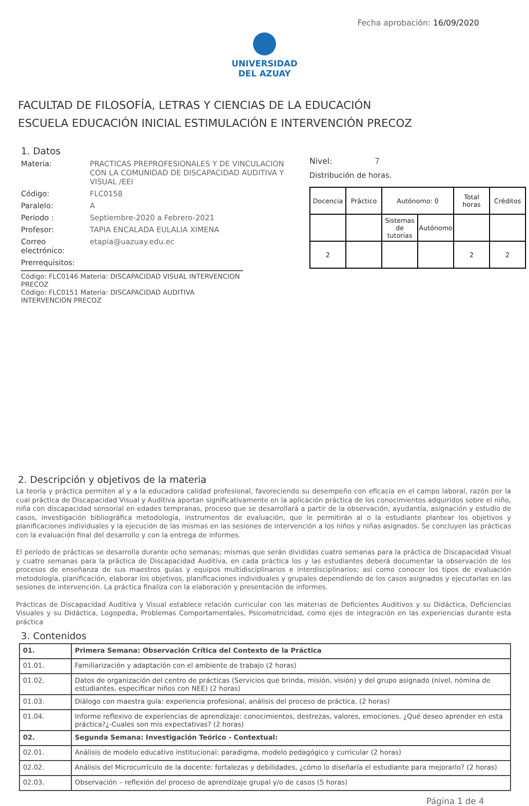Fecha aprobación: 16/09/2020
UNIVERSIDAD
DEL AZUAY
FACULTAD DE FILOSOFÍA, LETRAS Y CIENCIAS DE LA EDUCACIÓN
ESCUELA EDUCACIÓN INICIAL ESTIMULACIÓN E INTERVENCIÓN PRECOZ
1. Datos
Materia: PRACTICAS PREPROFESIONALES Y DE VINCULACION CON LA COMUNIDAD DE DISCAPACIDAD AUDITIVA Y VISUAL /EEI
Código: FLC0158
Paralelo: A
Periodo : Septiembre-2020 a Febrero-2021
Profesor: TAPIA ENCALADA EULALIA XIMENA
Correo electrónico:
etapia@uazuay.edu.ec
Prerrequisitos:
Código: FLC0146 Materia: DISCAPACIDAD VISUAL INTERVENCION PRECOZ
Código: FLC0151 Materia: DISCAPACIDAD AUDITIVA INTERVENCION PRECOZ
Nivel: 7
Distribución de horas.
| Docencia | Práctico | Autónomo: 0 | | Total horas | Créditos |
| | | Sistemas de tutorías | Autónomo | | |
| 2 | | | | 2 | 2 |
2. Descripción y objetivos de la materia
La teoría y práctica permiten al y a la educadora calidad profesional, favoreciendo su desempeño con eficacia en el campo laboral, razón por la cual práctica de Discapacidad Visual y Auditiva aportan significativamente en la aplicación práctica de los conocimientos adquiridos sobre el niño, niña con discapacidad sensorial en edades tempranas, proceso que se desarrollará a partir de la observación, ayudantía, asignación y estudio de casos, investigación bibliográfica metodología, instrumentos de evaluación, que le permitirán al o la estudiante plantear los objetivos y planificaciones individuales y la ejecución de las mismas en las sesiones de intervención a los niños y niñas asignados. Se concluyen las prácticas con la evaluación final del desarrollo y con la entrega de informes.
El período de prácticas se desarrolla durante ocho semanas; mismas que serán divididas cuatro semanas para la práctica de Discapacidad Visual y cuatro semanas para la práctica de Discapacidad Auditiva, en cada práctica los y las estudiantes deberá documentar la observación de los procesos de enseñanza de sus maestros guías y equipos multidisciplinarios e interdisciplinarios; así como conocer los tipos de evaluación metodología, planificación, elaborar los objetivos, planificaciones individuales y grupales dependiendo de los casos asignados y ejecutarlas en las sesiones de intervención. La práctica finaliza con la elaboración y presentación de informes.
Prácticas de Discapacidad Auditiva y Visual establece relación curricular con las materias de Deficientes Auditivos y su Didáctica, Deficiencias Visuales y su Didáctica, Logopedia, Problemas Comportamentales, Psicomotricidad, como ejes de integración en las experiencias durante esta práctica
3. Contenidos
| 01. | Primera Semana: Observación Crítica del Contexto de la Práctica |
| 01.01. | Familiarización y adaptación con el ambiente de trabajo (2 horas) |
| 01.02. | Datos de organización del centro de prácticas (Servicios que brinda, misión, visión) y del grupo asignado (nivel, nómina de estudiantes, especificar niños con NEE) (2 horas) |
| 01.03. | Diálogo con maestra guía: experiencia profesional, análisis del proceso de práctica, (2 horas) |
| 01.04. | Informe reflexivo de experiencias de aprendizaje: conocimientos, destrezas, valores, emociones. ¿Qué deseo aprender en esta práctica?¿-Cuales son mis expectativas? (2 horas) |
| 02. | Segunda Semana: Investigación Teórico - Contextual: |
| 02.01. | Análisis de modelo educativo institucional: paradigma, modelo pedagógico y curricular (2 horas) |
| 02.02. | Análisis del Microcurrículo de la docente: fortalezas y debilidades, ¿cómo lo diseñaría el estudiante para mejorarlo? (2 horas) |
| 02.03. | Observación – reflexión del proceso de aprendizaje grupal y/o de casos (5 horas) |
Página 1 de 4